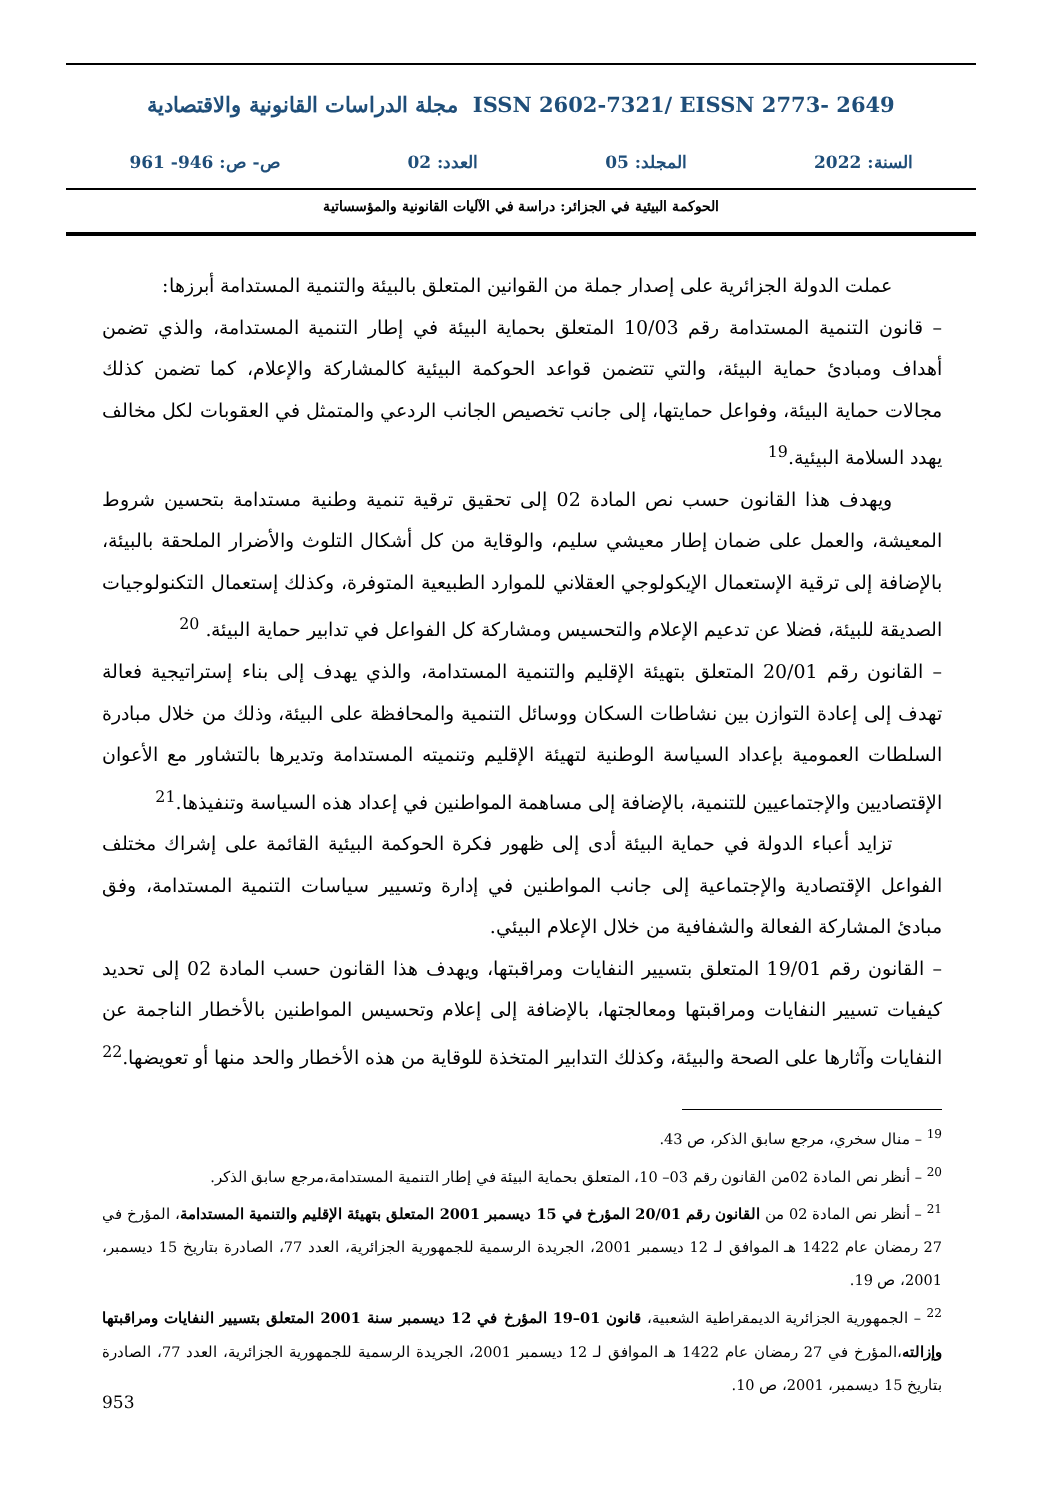مجلة الدراسات القانونية والاقتصادية ISSN 2602-7321/ EISSN 2773- 2649
السنة: 2022 المجلد: 05 العدد: 02 ص- ص: 946- 961
الحوكمة البيئية في الجزائر: دراسة في الآليات القانونية والمؤسساتية
عملت الدولة الجزائرية على إصدار جملة من القوانين المتعلق بالبيئة والتنمية المستدامة أبرزها:
– قانون التنمية المستدامة رقم 10/03 المتعلق بحماية البيئة في إطار التنمية المستدامة، والذي تضمن أهداف ومبادئ حماية البيئة، والتي تتضمن قواعد الحوكمة البيئية كالمشاركة والإعلام، كما تضمن كذلك مجالات حماية البيئة، وفواعل حمايتها، إلى جانب تخصيص الجانب الردعي والمتمثل في العقوبات لكل مخالف يهدد السلامة البيئية.<sup>19</sup>
ويهدف هذا القانون حسب نص المادة 02 إلى تحقيق ترقية تنمية وطنية مستدامة بتحسين شروط المعيشة، والعمل على ضمان إطار معيشي سليم، والوقاية من كل أشكال التلوث والأضرار الملحقة بالبيئة، بالإضافة إلى ترقية الإستعمال الإيكولوجي العقلاني للموارد الطبيعية المتوفرة، وكذلك إستعمال التكنولوجيات الصديقة للبيئة، فضلا عن تدعيم الإعلام والتحسيس ومشاركة كل الفواعل في تدابير حماية البيئة. <sup>20</sup>
– القانون رقم 20/01 المتعلق بتهيئة الإقليم والتنمية المستدامة، والذي يهدف إلى بناء إستراتيجية فعالة تهدف إلى إعادة التوازن بين نشاطات السكان ووسائل التنمية والمحافظة على البيئة، وذلك من خلال مبادرة السلطات العمومية بإعداد السياسة الوطنية لتهيئة الإقليم وتنميته المستدامة وتديرها بالتشاور مع الأعوان الإقتصاديين والإجتماعيين للتنمية، بالإضافة إلى مساهمة المواطنين في إعداد هذه السياسة وتنفيذها.<sup>21</sup>
تزايد أعباء الدولة في حماية البيئة أدى إلى ظهور فكرة الحوكمة البيئية القائمة على إشراك مختلف الفواعل الإقتصادية والإجتماعية إلى جانب المواطنين في إدارة وتسيير سياسات التنمية المستدامة، وفق مبادئ المشاركة الفعالة والشفافية من خلال الإعلام البيئي.
– القانون رقم 19/01 المتعلق بتسيير النفايات ومراقبتها، ويهدف هذا القانون حسب المادة 02 إلى تحديد كيفيات تسيير النفايات ومراقبتها ومعالجتها، بالإضافة إلى إعلام وتحسيس المواطنين بالأخطار الناجمة عن النفايات وآثارها على الصحة والبيئة، وكذلك التدابير المتخذة للوقاية من هذه الأخطار والحد منها أو تعويضها.<sup>22</sup>
<sup>19</sup> – منال سخري، مرجع سابق الذكر، ص 43.
<sup>20</sup> – أنظر نص المادة 02من القانون رقم 03– 10، المتعلق بحماية البيئة في إطار التنمية المستدامة،مرجع سابق الذكر.
<sup>21</sup> – أنظر نص المادة 02 من القانون رقم 20/01 المؤرخ في 15 ديسمبر 2001 المتعلق بتهيئة الإقليم والتنمية المستدامة، المؤرخ في 27 رمضان عام 1422 هـ الموافق لـ 12 ديسمبر 2001، الجريدة الرسمية للجمهورية الجزائرية، العدد 77، الصادرة بتاريخ 15 ديسمبر، 2001، ص 19.
<sup>22</sup> – الجمهورية الجزائرية الديمقراطية الشعبية، قانون 01–19 المؤرخ في 12 ديسمبر سنة 2001 المتعلق بتسيير النفايات ومراقبتها وإزالته،المؤرخ في 27 رمضان عام 1422 هـ الموافق لـ 12 ديسمبر 2001، الجريدة الرسمية للجمهورية الجزائرية، العدد 77، الصادرة بتاريخ 15 ديسمبر، 2001، ص 10.
953